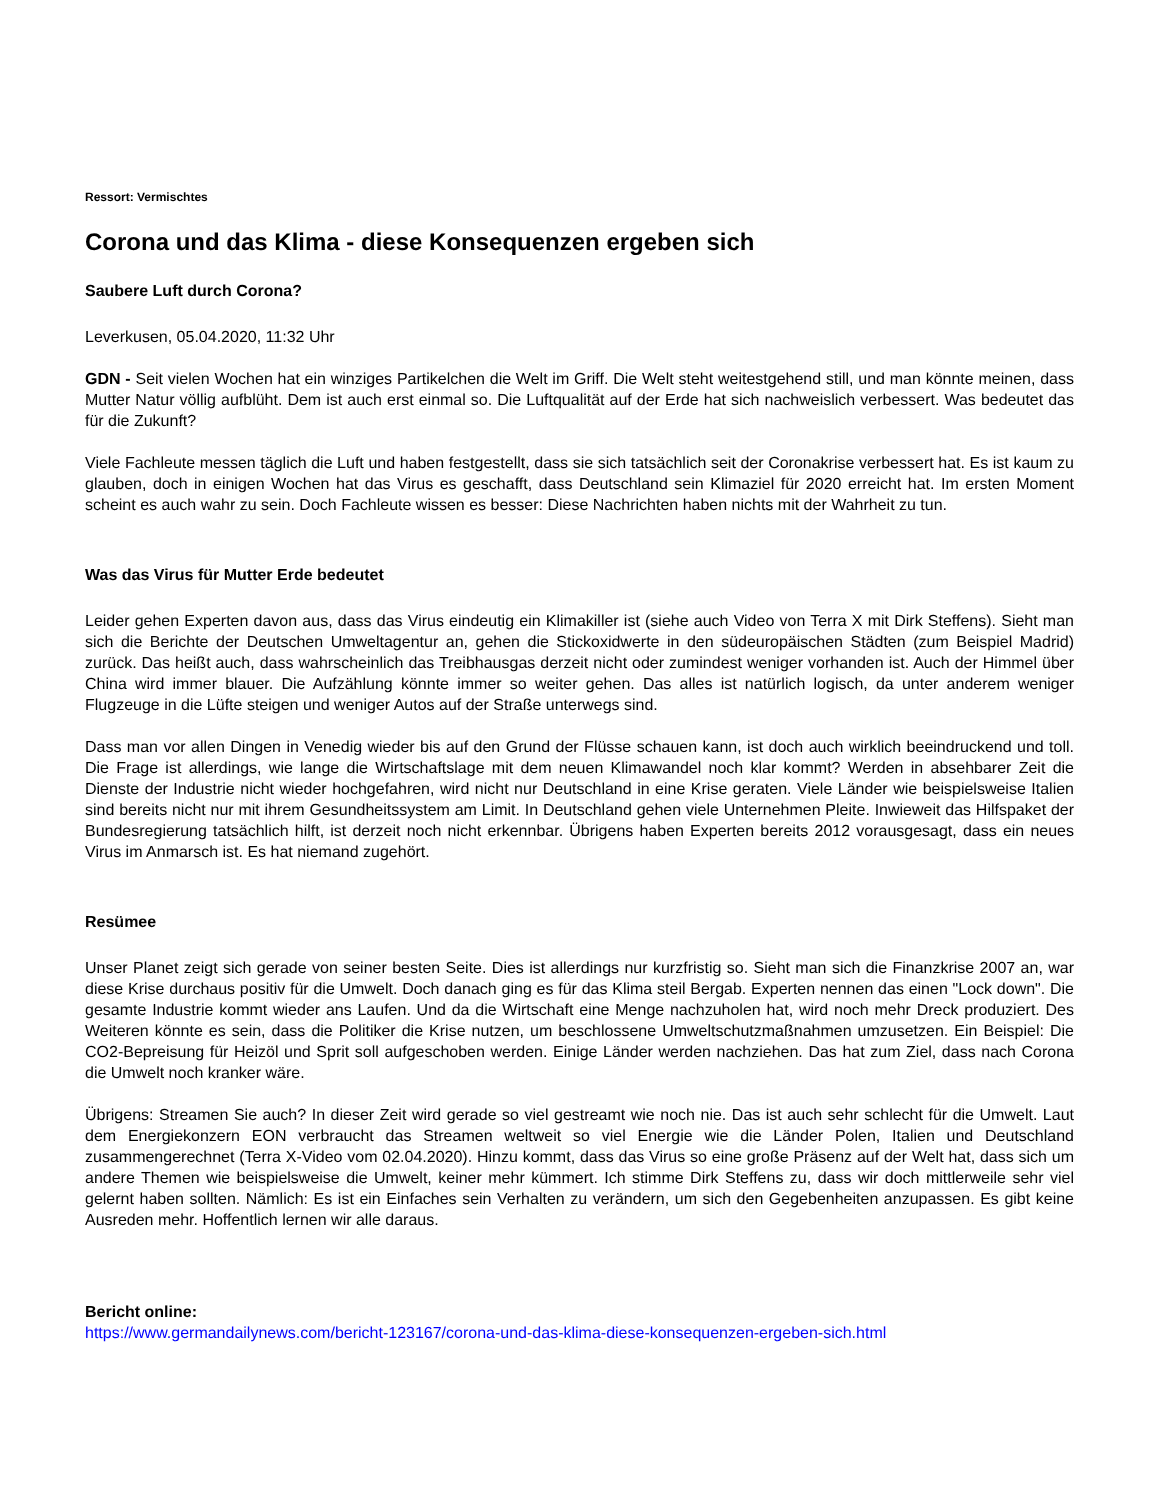Ressort: Vermischtes
Corona und das Klima - diese Konsequenzen ergeben sich
Saubere Luft durch Corona?
Leverkusen, 05.04.2020, 11:32 Uhr
GDN - Seit vielen Wochen hat ein winziges Partikelchen die Welt im Griff. Die Welt steht weitestgehend still, und man könnte meinen, dass Mutter Natur völlig aufblüht. Dem ist auch erst einmal so. Die Luftqualität auf der Erde hat sich nachweislich verbessert. Was bedeutet das für die Zukunft?
Viele Fachleute messen täglich die Luft und haben festgestellt, dass sie sich tatsächlich seit der Coronakrise verbessert hat. Es ist kaum zu glauben, doch in einigen Wochen hat das Virus es geschafft, dass Deutschland sein Klimaziel für 2020 erreicht hat. Im ersten Moment scheint es auch wahr zu sein. Doch Fachleute wissen es besser: Diese Nachrichten haben nichts mit der Wahrheit zu tun.
Was das Virus für Mutter Erde bedeutet
Leider gehen Experten davon aus, dass das Virus eindeutig ein Klimakiller ist (siehe auch Video von Terra X mit Dirk Steffens). Sieht man sich die Berichte der Deutschen Umweltagentur an, gehen die Stickoxidwerte in den südeuropäischen Städten (zum Beispiel Madrid) zurück. Das heißt auch, dass wahrscheinlich das Treibhausgas derzeit nicht oder zumindest weniger vorhanden ist. Auch der Himmel über China wird immer blauer. Die Aufzählung könnte immer so weiter gehen. Das alles ist natürlich logisch, da unter anderem weniger Flugzeuge in die Lüfte steigen und weniger Autos auf der Straße unterwegs sind.
Dass man vor allen Dingen in Venedig wieder bis auf den Grund der Flüsse schauen kann, ist doch auch wirklich beeindruckend und toll. Die Frage ist allerdings, wie lange die Wirtschaftslage mit dem neuen Klimawandel noch klar kommt? Werden in absehbarer Zeit die Dienste der Industrie nicht wieder hochgefahren, wird nicht nur Deutschland in eine Krise geraten. Viele Länder wie beispielsweise Italien sind bereits nicht nur mit ihrem Gesundheitssystem am Limit. In Deutschland gehen viele Unternehmen Pleite. Inwieweit das Hilfspaket der Bundesregierung tatsächlich hilft, ist derzeit noch nicht erkennbar. Übrigens haben Experten bereits 2012 vorausgesagt, dass ein neues Virus im Anmarsch ist. Es hat niemand zugehört.
Resümee
Unser Planet zeigt sich gerade von seiner besten Seite. Dies ist allerdings nur kurzfristig so. Sieht man sich die Finanzkrise 2007 an, war diese Krise durchaus positiv für die Umwelt. Doch danach ging es für das Klima steil Bergab. Experten nennen das einen "Lock down". Die gesamte Industrie kommt wieder ans Laufen. Und da die Wirtschaft eine Menge nachzuholen hat, wird noch mehr Dreck produziert. Des Weiteren könnte es sein, dass die Politiker die Krise nutzen, um beschlossene Umweltschutzmaßnahmen umzusetzen. Ein Beispiel: Die CO2-Bepreisung für Heizöl und Sprit soll aufgeschoben werden. Einige Länder werden nachziehen. Das hat zum Ziel, dass nach Corona die Umwelt noch kranker wäre.
Übrigens: Streamen Sie auch? In dieser Zeit wird gerade so viel gestreamt wie noch nie. Das ist auch sehr schlecht für die Umwelt. Laut dem Energiekonzern EON verbraucht das Streamen weltweit so viel Energie wie die Länder Polen, Italien und Deutschland zusammengerechnet (Terra X-Video vom 02.04.2020). Hinzu kommt, dass das Virus so eine große Präsenz auf der Welt hat, dass sich um andere Themen wie beispielsweise die Umwelt, keiner mehr kümmert. Ich stimme Dirk Steffens zu, dass wir doch mittlerweile sehr viel gelernt haben sollten. Nämlich: Es ist ein Einfaches sein Verhalten zu verändern, um sich den Gegebenheiten anzupassen. Es gibt keine Ausreden mehr. Hoffentlich lernen wir alle daraus.
Bericht online:
https://www.germandailynews.com/bericht-123167/corona-und-das-klima-diese-konsequenzen-ergeben-sich.html